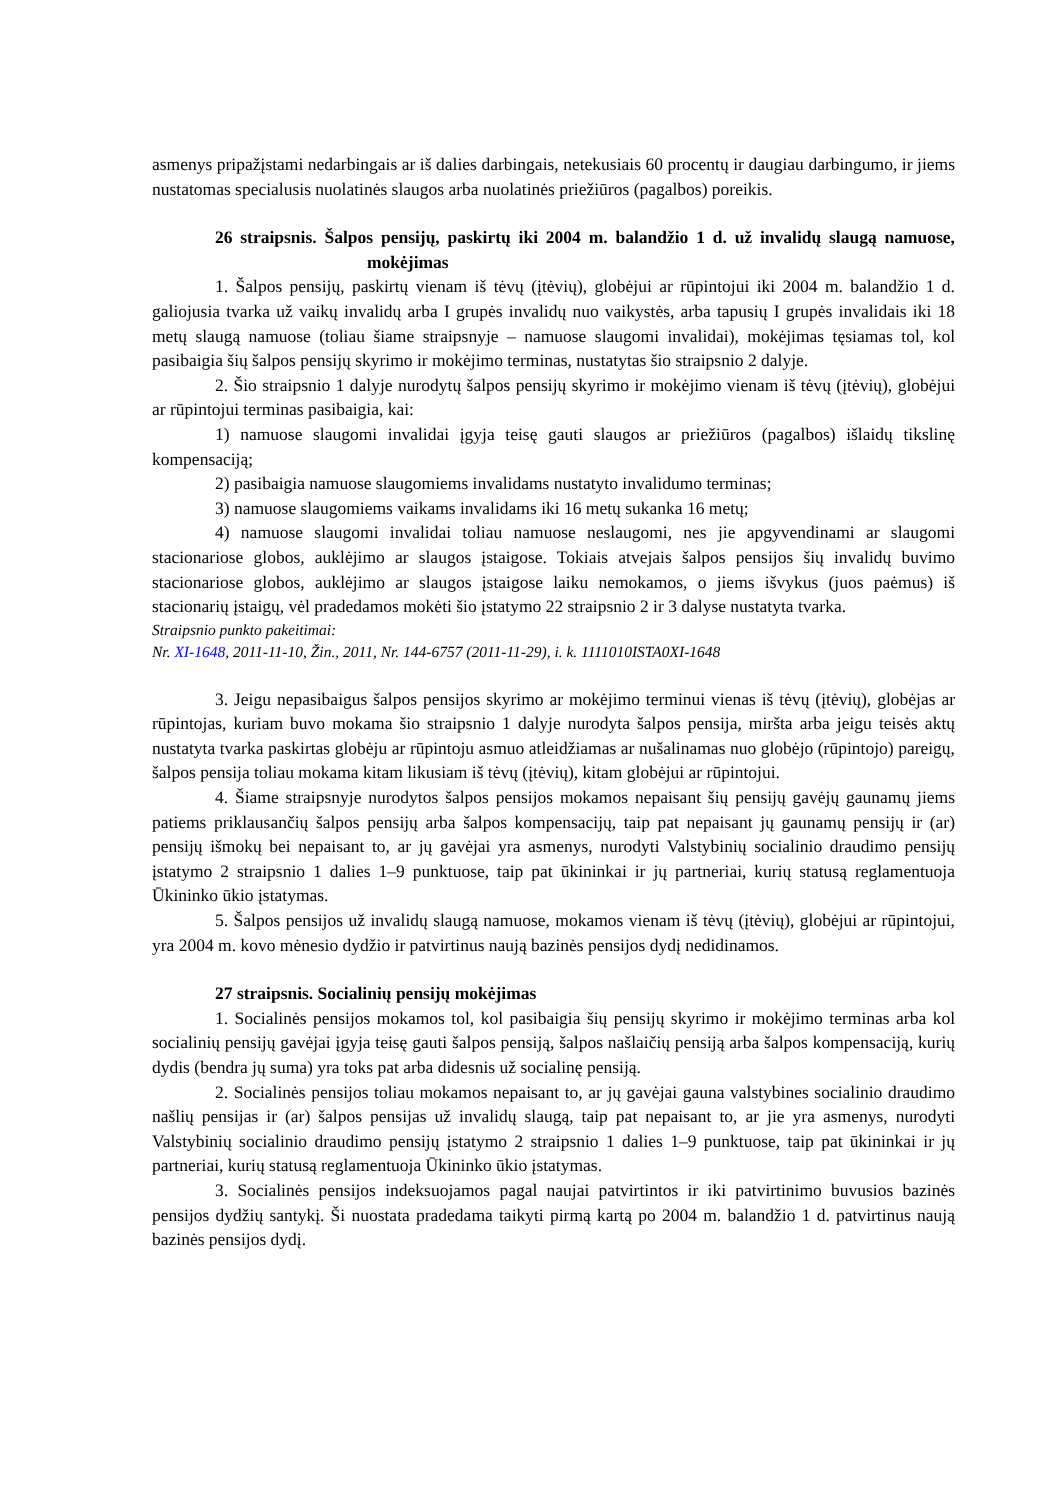asmenys pripažįstami nedarbingais ar iš dalies darbingais, netekusiais 60 procentų ir daugiau darbingumo, ir jiems nustatomas specialusis nuolatinės slaugos arba nuolatinės priežiūros (pagalbos) poreikis.
26 straipsnis. Šalpos pensijų, paskirtų iki 2004 m. balandžio 1 d. už invalidų slaugą namuose, mokėjimas
1. Šalpos pensijų, paskirtų vienam iš tėvų (įtėvių), globėjui ar rūpintojui iki 2004 m. balandžio 1 d. galiojusia tvarka už vaikų invalidų arba I grupės invalidų nuo vaikystės, arba tapusių I grupės invalidais iki 18 metų slaugą namuose (toliau šiame straipsnyje – namuose slaugomi invalidai), mokėjimas tęsiamas tol, kol pasibaigia šių šalpos pensijų skyrimo ir mokėjimo terminas, nustatytas šio straipsnio 2 dalyje.
2. Šio straipsnio 1 dalyje nurodytų šalpos pensijų skyrimo ir mokėjimo vienam iš tėvų (įtėvių), globėjui ar rūpintojui terminas pasibaigia, kai:
1) namuose slaugomi invalidai įgyja teisę gauti slaugos ar priežiūros (pagalbos) išlaidų tikslinę kompensaciją;
2) pasibaigia namuose slaugomiems invalidams nustatyto invalidumo terminas;
3) namuose slaugomiems vaikams invalidams iki 16 metų sukanka 16 metų;
4) namuose slaugomi invalidai toliau namuose neslaugomi, nes jie apgyvendinami ar slaugomi stacionariose globos, auklėjimo ar slaugos įstaigose. Tokiais atvejais šalpos pensijos šių invalidų buvimo stacionariose globos, auklėjimo ar slaugos įstaigose laiku nemokamos, o jiems išvykus (juos paėmus) iš stacionarių įstaigų, vėl pradedamos mokėti šio įstatymo 22 straipsnio 2 ir 3 dalyse nustatyta tvarka.
Straipsnio punkto pakeitimai:
Nr. XI-1648, 2011-11-10, Žin., 2011, Nr. 144-6757 (2011-11-29), i. k. 1111010ISTA0XI-1648
3. Jeigu nepasibaigus šalpos pensijos skyrimo ar mokėjimo terminui vienas iš tėvų (įtėvių), globėjas ar rūpintojas, kuriam buvo mokama šio straipsnio 1 dalyje nurodyta šalpos pensija, miršta arba jeigu teisės aktų nustatyta tvarka paskirtas globėju ar rūpintoju asmuo atleidžiamas ar nušalinamas nuo globėjo (rūpintojo) pareigų, šalpos pensija toliau mokama kitam likusiam iš tėvų (įtėvių), kitam globėjui ar rūpintojui.
4. Šiame straipsnyje nurodytos šalpos pensijos mokamos nepaisant šių pensijų gavėjų gaunamų jiems patiems priklausančių šalpos pensijų arba šalpos kompensacijų, taip pat nepaisant jų gaunamų pensijų ir (ar) pensijų išmokų bei nepaisant to, ar jų gavėjai yra asmenys, nurodyti Valstybinių socialinio draudimo pensijų įstatymo 2 straipsnio 1 dalies 1–9 punktuose, taip pat ūkininkai ir jų partneriai, kurių statusą reglamentuoja Ūkininko ūkio įstatymas.
5. Šalpos pensijos už invalidų slaugą namuose, mokamos vienam iš tėvų (įtėvių), globėjui ar rūpintojui, yra 2004 m. kovo mėnesio dydžio ir patvirtinus naują bazinės pensijos dydį nedidinamos.
27 straipsnis. Socialinių pensijų mokėjimas
1. Socialinės pensijos mokamos tol, kol pasibaigia šių pensijų skyrimo ir mokėjimo terminas arba kol socialinių pensijų gavėjai įgyja teisę gauti šalpos pensiją, šalpos našlaičių pensiją arba šalpos kompensaciją, kurių dydis (bendra jų suma) yra toks pat arba didesnis už socialinę pensiją.
2. Socialinės pensijos toliau mokamos nepaisant to, ar jų gavėjai gauna valstybines socialinio draudimo našlių pensijas ir (ar) šalpos pensijas už invalidų slaugą, taip pat nepaisant to, ar jie yra asmenys, nurodyti Valstybinių socialinio draudimo pensijų įstatymo 2 straipsnio 1 dalies 1–9 punktuose, taip pat ūkininkai ir jų partneriai, kurių statusą reglamentuoja Ūkininko ūkio įstatymas.
3. Socialinės pensijos indeksuojamos pagal naujai patvirtintos ir iki patvirtinimo buvusios bazinės pensijos dydžių santykį. Ši nuostata pradedama taikyti pirmą kartą po 2004 m. balandžio 1 d. patvirtinus naują bazinės pensijos dydį.